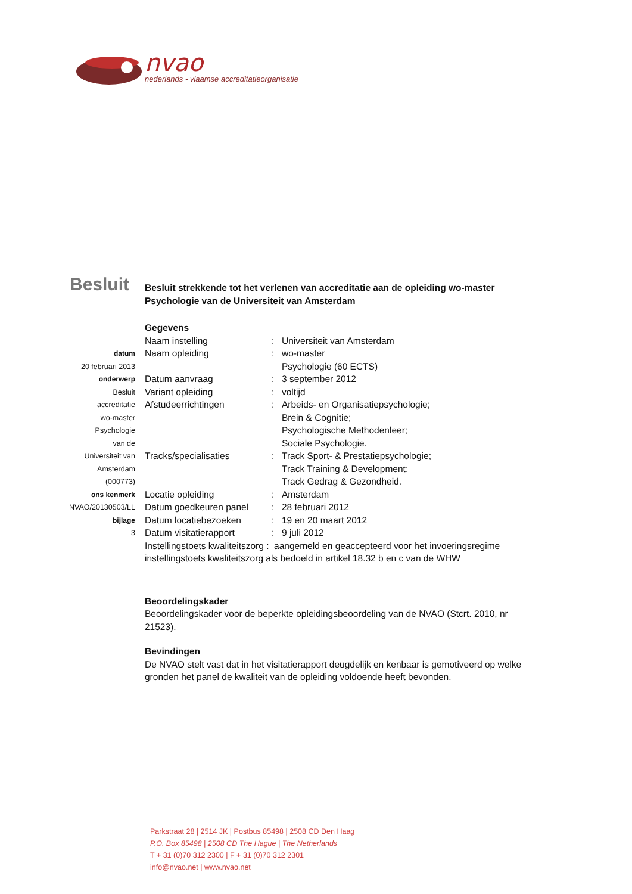nvao
nederlands - vlaamse accreditatieorganisatie
Besluit
datum
20 februari 2013
onderwerp
Besluit
accreditatie
wo-master
Psychologie
van de
Universiteit van
Amsterdam
(000773)
ons kenmerk
NVAO/20130503/LL
bijlage
3
Besluit strekkende tot het verlenen van accreditatie aan de opleiding wo-master Psychologie van de Universiteit van Amsterdam
Gegevens
Naam instelling : Universiteit van Amsterdam
Naam opleiding : wo-master
Psychologie (60 ECTS)
Datum aanvraag : 3 september 2012
Variant opleiding : voltijd
Afstudeerrichtingen : Arbeids- en Organisatiepsychologie;
Brein & Cognitie;
Psychologische Methodenleer;
Sociale Psychologie.
Tracks/specialisaties : Track Sport- & Prestatiepsychologie;
Track Training & Development;
Track Gedrag & Gezondheid.
Locatie opleiding : Amsterdam
Datum goedkeuren panel : 28 februari 2012
Datum locatiebezoeken : 19 en 20 maart 2012
Datum visitatierapport : 9 juli 2012
Instellingstoets kwaliteitszorg : aangemeld en geaccepteerd voor het invoeringsregime instellingstoets kwaliteitszorg als bedoeld in artikel 18.32 b en c van de WHW
Beoordelingskader
Beoordelingskader voor de beperkte opleidingsbeoordeling van de NVAO (Stcrt. 2010, nr 21523).
Bevindingen
De NVAO stelt vast dat in het visitatierapport deugdelijk en kenbaar is gemotiveerd op welke gronden het panel de kwaliteit van de opleiding voldoende heeft bevonden.
Parkstraat 28 | 2514 JK | Postbus 85498 | 2508 CD Den Haag
P.O. Box 85498 | 2508 CD The Hague | The Netherlands
T + 31 (0)70 312 2300 | F + 31 (0)70 312 2301
info@nvao.net | www.nvao.net